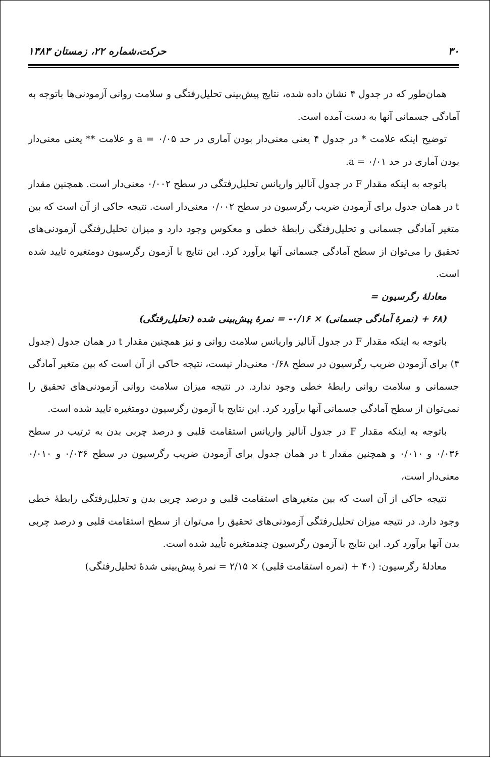۳۰ حرکت،شماره ۲۲، زمستان ۱۳۸۳
همان‌طور که در جدول ۴ نشان داده شده، نتایج پیش‌بینی تحلیل‌رفتگی و سلامت روانی آزمودنی‌ها باتوجه به آمادگی جسمانی آنها به دست آمده است.
توضیح اینکه علامت * در جدول ۴ یعنی معنی‌دار بودن آماری در حد ۰/۰۵ = a و علامت ** یعنی معنی‌دار بودن آماری در حد ۰/۰۱ = a.
باتوجه به اینکه مقدار F در جدول آنالیز واریانس تحلیل‌رفتگی در سطح ۰/۰۰۲ معنی‌دار است. همچنین مقدار t در همان جدول برای آزمودن ضریب رگرسیون در سطح ۰/۰۰۲ معنی‌دار است. نتیجه حاکی از آن است که بین متغیر آمادگی جسمانی و تحلیل‌رفتگی رابطهٔ خطی و معکوس وجود دارد و میزان تحلیل‌رفتگی آزمودنی‌های تحقیق را می‌توان از سطح آمادگی جسمانی آنها برآورد کرد. این نتایج با آزمون رگرسیون دومتغیره تایید شده است.
معادلهٔ رگرسیون =
(۶۸ + (نمرهٔ آمادگی جسمانی) × ۰/۱۶- = نمرهٔ پیش‌بینی شده (تحلیل‌رفتگی)
باتوجه به اینکه مقدار F در جدول آنالیز واریانس سلامت روانی و نیز همچنین مقدار t در همان جدول (جدول ۴) برای آزمودن ضریب رگرسیون در سطح ۰/۶۸ معنی‌دار نیست، نتیجه حاکی از آن است که بین متغیر آمادگی جسمانی و سلامت روانی رابطهٔ خطی وجود ندارد. در نتیجه میزان سلامت روانی آزمودنی‌های تحقیق را نمی‌توان از سطح آمادگی جسمانی آنها برآورد کرد. این نتایج با آزمون رگرسیون دومتغیره تایید شده است.
باتوجه به اینکه مقدار F در جدول آنالیز واریانس استقامت قلبی و درصد چربی بدن به ترتیب در سطح ۰/۰۳۶ و ۰/۰۱۰ و همچنین مقدار t در همان جدول برای آزمودن ضریب رگرسیون در سطح ۰/۰۳۶ و ۰/۰۱۰ معنی‌دار است،
نتیجه حاکی از آن است که بین متغیرهای استقامت قلبی و درصد چربی بدن و تحلیل‌رفتگی رابطهٔ خطی وجود دارد. در نتیجه میزان تحلیل‌رفتگی آزمودنی‌های تحقیق را می‌توان از سطح استقامت قلبی و درصد چربی بدن آنها برآورد کرد. این نتایج با آزمون رگرسیون چندمتغیره تأیید شده است.
معادلهٔ رگرسیون: (۴۰ + (نمره استقامت قلبی) × ۲/۱۵ = نمرهٔ پیش‌بینی شدهٔ تحلیل‌رفتگی)